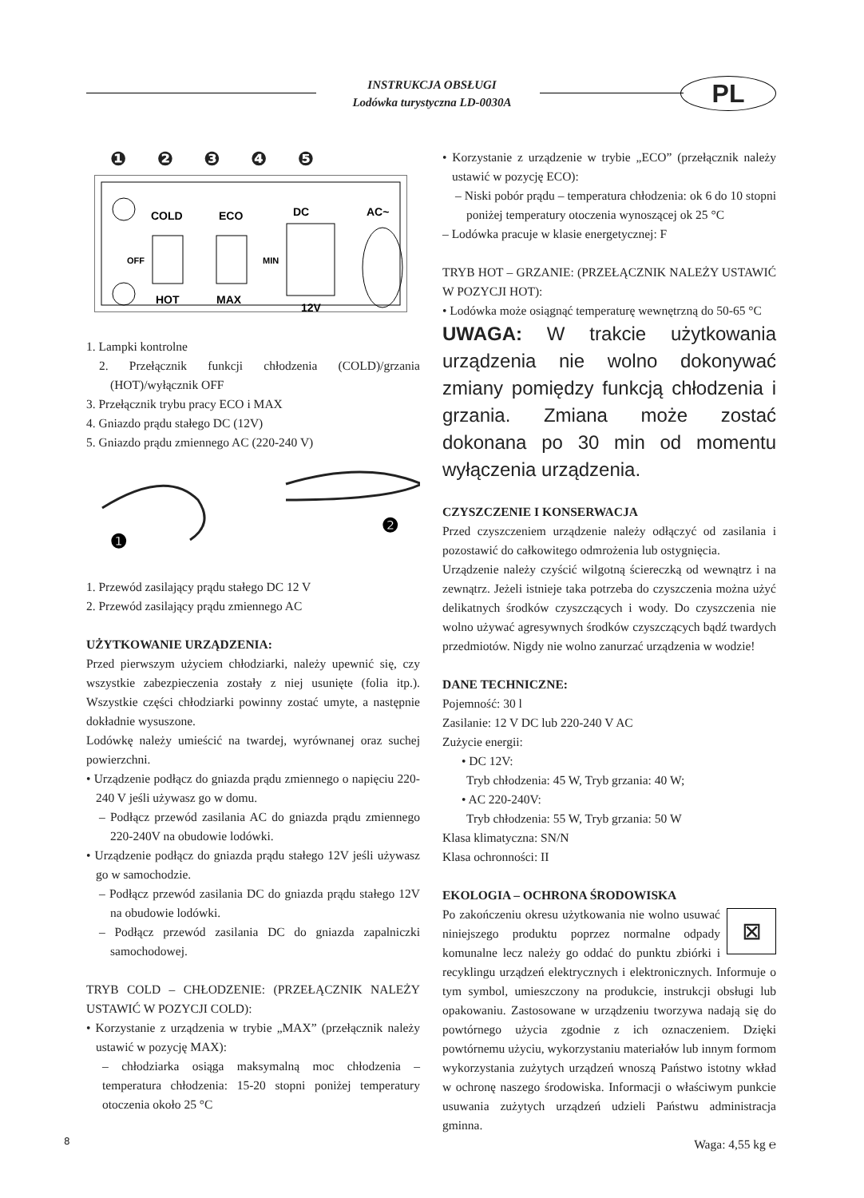INSTRUKCJA OBSŁUGI
Lodówka turystyczna LD-0030A
PL
❶ ❷ ❸ ❹ ❺
COLD
ECO
DC
AC~
OFF
MIN
HOT
MAX
12V
1. Lampki kontrolne
2. Przełącznik funkcji chłodzenia (COLD)/grzania (HOT)/wyłącznik OFF
3. Przełącznik trybu pracy ECO i MAX
4. Gniazdo prądu stałego DC (12V)
5. Gniazdo prądu zmiennego AC (220-240 V)
❶
❷
1. Przewód zasilający prądu stałego DC 12 V
2. Przewód zasilający prądu zmiennego AC
UŻYTKOWANIE URZĄDZENIA:
Przed pierwszym użyciem chłodziarki, należy upewnić się, czy wszystkie zabezpieczenia zostały z niej usunięte (folia itp.). Wszystkie części chłodziarki powinny zostać umyte, a następnie dokładnie wysuszone.
Lodówkę należy umieścić na twardej, wyrównanej oraz suchej powierzchni.
• Urządzenie podłącz do gniazda prądu zmiennego o napięciu 220-240 V jeśli używasz go w domu.
– Podłącz przewód zasilania AC do gniazda prądu zmiennego 220-240V na obudowie lodówki.
• Urządzenie podłącz do gniazda prądu stałego 12V jeśli używasz go w samochodzie.
– Podłącz przewód zasilania DC do gniazda prądu stałego 12V na obudowie lodówki.
– Podłącz przewód zasilania DC do gniazda zapalniczki samochodowej.
TRYB COLD – CHŁODZENIE: (PRZEŁĄCZNIK NALEŻY USTAWIĆ W POZYCJI COLD):
• Korzystanie z urządzenia w trybie „MAX” (przełącznik należy ustawić w pozycję MAX):
– chłodziarka osiąga maksymalną moc chłodzenia – temperatura chłodzenia: 15-20 stopni poniżej temperatury otoczenia około 25 °C
• Korzystanie z urządzenie w trybie „ECO” (przełącznik należy ustawić w pozycję ECO):
– Niski pobór prądu – temperatura chłodzenia: ok 6 do 10 stopni poniżej temperatury otoczenia wynoszącej ok 25 °C
– Lodówka pracuje w klasie energetycznej: F
TRYB HOT – GRZANIE: (PRZEŁĄCZNIK NALEŻY USTAWIĆ W POZYCJI HOT):
• Lodówka może osiągnąć temperaturę wewnętrzną do 50-65 °C
UWAGA: W trakcie użytkowania urządzenia nie wolno dokonywać zmiany pomiędzy funkcją chłodzenia i grzania. Zmiana może zostać dokonana po 30 min od momentu wyłączenia urządzenia.
CZYSZCZENIE I KONSERWACJA
Przed czyszczeniem urządzenie należy odłączyć od zasilania i pozostawić do całkowitego odmrożenia lub ostygnięcia.
Urządzenie należy czyścić wilgotną ściereczką od wewnątrz i na zewnątrz. Jeżeli istnieje taka potrzeba do czyszczenia można użyć delikatnych środków czyszczących i wody. Do czyszczenia nie wolno używać agresywnych środków czyszczących bądź twardych przedmiotów. Nigdy nie wolno zanurzać urządzenia w wodzie!
DANE TECHNICZNE:
Pojemność: 30 l
Zasilanie: 12 V DC lub 220-240 V AC
Zużycie energii:
• DC 12V:
Tryb chłodzenia: 45 W, Tryb grzania: 40 W;
• AC 220-240V:
Tryb chłodzenia: 55 W, Tryb grzania: 50 W
Klasa klimatyczna: SN/N
Klasa ochronności: II
EKOLOGIA – OCHRONA ŚRODOWISKA
⊠ Po zakończeniu okresu użytkowania nie wolno usuwać niniejszego produktu poprzez normalne odpady komunalne lecz należy go oddać do punktu zbiórki i recyklingu urządzeń elektrycznych i elektronicznych. Informuje o tym symbol, umieszczony na produkcie, instrukcji obsługi lub opakowaniu. Zastosowane w urządzeniu tworzywa nadają się do powtórnego użycia zgodnie z ich oznaczeniem. Dzięki powtórnemu użyciu, wykorzystaniu materiałów lub innym formom wykorzystania zużytych urządzeń wnoszą Państwo istotny wkład w ochronę naszego środowiska. Informacji o właściwym punkcie usuwania zużytych urządzeń udzieli Państwu administracja gminna.
Waga: 4,55 kg ℮
8